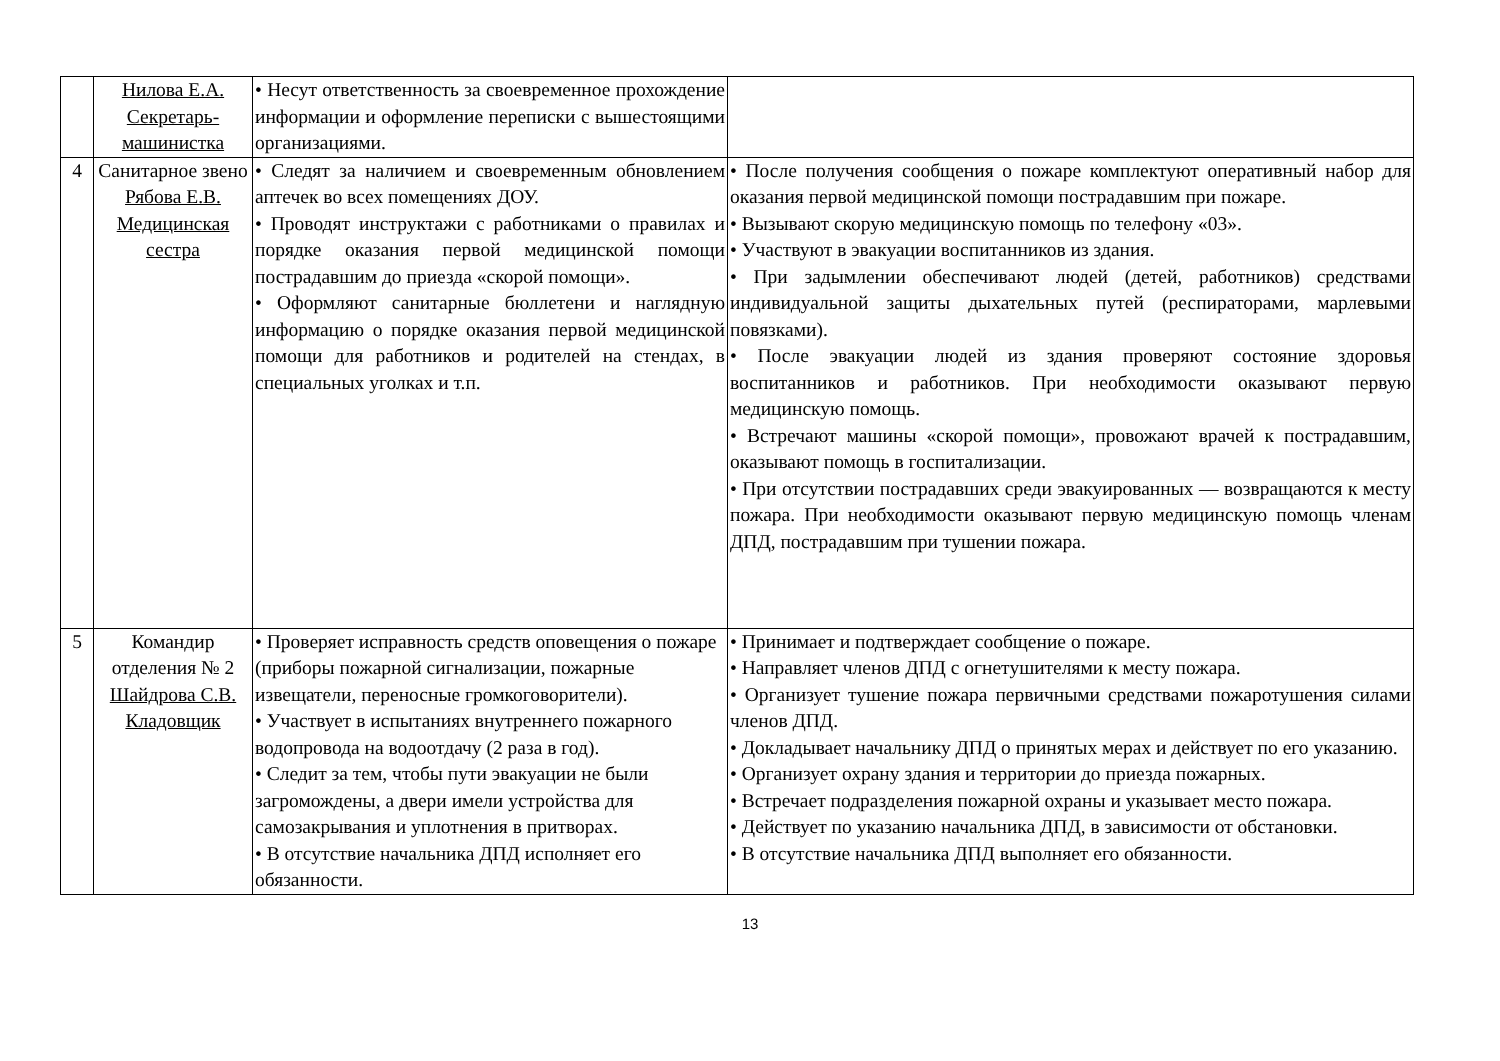| | Нилова Е.А. Секретарь-машинистка | • Несут ответственность за своевременное прохождение информации и оформление переписки с вышестоящими организациями. | |
| 4 | Санитарное звено Рябова Е.В. Медицинская сестра | • Следят за наличием и своевременным обновлением аптечек во всех помещениях ДОУ. • Проводят инструктажи с работниками о правилах и порядке оказания первой медицинской помощи пострадавшим до приезда «скорой помощи». • Оформляют санитарные бюллетени и наглядную информацию о порядке оказания первой медицинской помощи для работников и родителей на стендах, в специальных уголках и т.п. | • После получения сообщения о пожаре комплектуют оперативный набор для оказания первой медицинской помощи пострадавшим при пожаре. • Вызывают скорую медицинскую помощь по телефону «03». • Участвуют в эвакуации воспитанников из здания. • При задымлении обеспечивают людей (детей, работников) средствами индивидуальной защиты дыхательных путей (респираторами, марлевыми повязками). • После эвакуации людей из здания проверяют состояние здоровья воспитанников и работников. При необходимости оказывают первую медицинскую помощь. • Встречают машины «скорой помощи», провожают врачей к пострадавшим, оказывают помощь в госпитализации. • При отсутствии пострадавших среди эвакуированных — возвращаются к месту пожара. При необходимости оказывают первую медицинскую помощь членам ДПД, пострадавшим при тушении пожара. |
| 5 | Командир отделения № 2 Шайдрова С.В. Кладовщик | • Проверяет исправность средств оповещения о пожаре (приборы пожарной сигнализации, пожарные извещатели, переносные громкоговорители). • Участвует в испытаниях внутреннего пожарного водопровода на водоотдачу (2 раза в год). • Следит за тем, чтобы пути эвакуации не были загромождены, а двери имели устройства для самозакрывания и уплотнения в притворах. • В отсутствие начальника ДПД исполняет его обязанности. | • Принимает и подтверждает сообщение о пожаре. • Направляет членов ДПД с огнетушителями к месту пожара. • Организует тушение пожара первичными средствами пожаротушения силами членов ДПД. • Докладывает начальнику ДПД о принятых мерах и действует по его указанию. • Организует охрану здания и территории до приезда пожарных. • Встречает подразделения пожарной охраны и указывает место пожара. • Действует по указанию начальника ДПД, в зависимости от обстановки. • В отсутствие начальника ДПД выполняет его обязанности. |
13